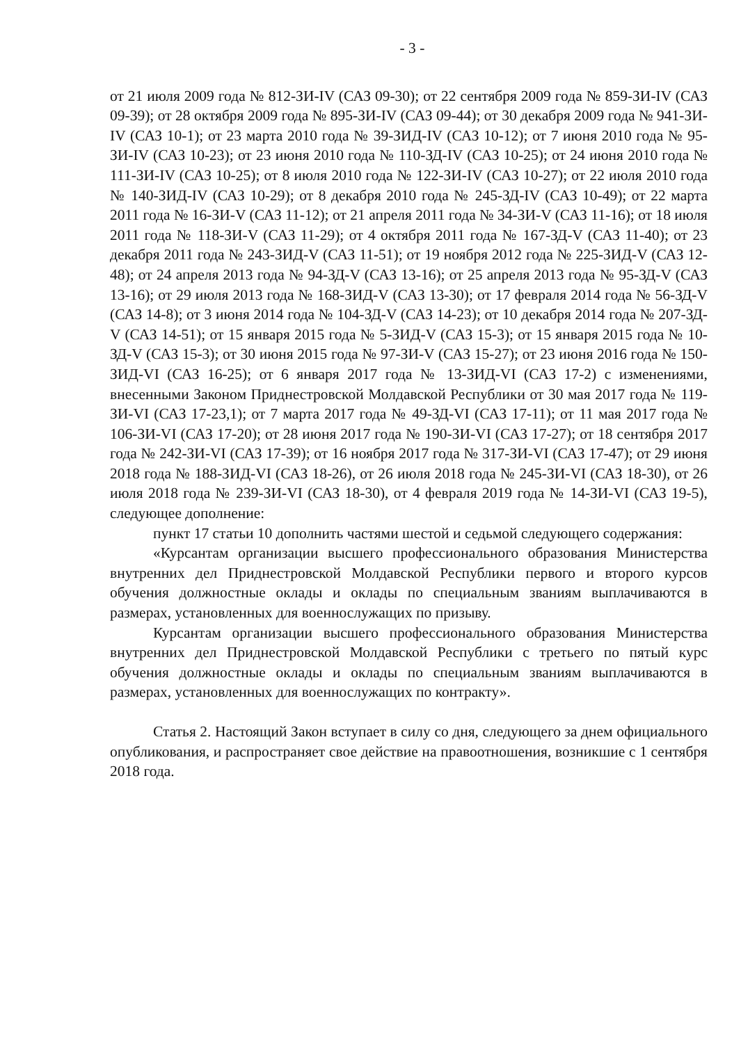- 3 -
от 21 июля 2009 года № 812-ЗИ-IV (САЗ 09-30); от 22 сентября 2009 года № 859-ЗИ-IV (САЗ 09-39); от 28 октября 2009 года № 895-ЗИ-IV (САЗ 09-44); от 30 декабря 2009 года № 941-ЗИ-IV (САЗ 10-1); от 23 марта 2010 года № 39-ЗИД-IV (САЗ 10-12); от 7 июня 2010 года № 95-ЗИ-IV (САЗ 10-23); от 23 июня 2010 года № 110-ЗД-IV (САЗ 10-25); от 24 июня 2010 года № 111-ЗИ-IV (САЗ 10-25); от 8 июля 2010 года № 122-ЗИ-IV (САЗ 10-27); от 22 июля 2010 года № 140-ЗИД-IV (САЗ 10-29); от 8 декабря 2010 года № 245-ЗД-IV (САЗ 10-49); от 22 марта 2011 года № 16-ЗИ-V (САЗ 11-12); от 21 апреля 2011 года № 34-ЗИ-V (САЗ 11-16); от 18 июля 2011 года № 118-ЗИ-V (САЗ 11-29); от 4 октября 2011 года № 167-ЗД-V (САЗ 11-40); от 23 декабря 2011 года № 243-ЗИД-V (САЗ 11-51); от 19 ноября 2012 года № 225-ЗИД-V (САЗ 12-48); от 24 апреля 2013 года № 94-ЗД-V (САЗ 13-16); от 25 апреля 2013 года № 95-ЗД-V (САЗ 13-16); от 29 июля 2013 года № 168-ЗИД-V (САЗ 13-30); от 17 февраля 2014 года № 56-ЗД-V (САЗ 14-8); от 3 июня 2014 года № 104-ЗД-V (САЗ 14-23); от 10 декабря 2014 года № 207-ЗД-V (САЗ 14-51); от 15 января 2015 года № 5-ЗИД-V (САЗ 15-3); от 15 января 2015 года № 10-ЗД-V (САЗ 15-3); от 30 июня 2015 года № 97-ЗИ-V (САЗ 15-27); от 23 июня 2016 года № 150-ЗИД-VI (САЗ 16-25); от 6 января 2017 года № 13-ЗИД-VI (САЗ 17-2) с изменениями, внесенными Законом Приднестровской Молдавской Республики от 30 мая 2017 года № 119-ЗИ-VI (САЗ 17-23,1); от 7 марта 2017 года № 49-ЗД-VI (САЗ 17-11); от 11 мая 2017 года № 106-ЗИ-VI (САЗ 17-20); от 28 июня 2017 года № 190-ЗИ-VI (САЗ 17-27); от 18 сентября 2017 года № 242-ЗИ-VI (САЗ 17-39); от 16 ноября 2017 года № 317-ЗИ-VI (САЗ 17-47); от 29 июня 2018 года № 188-ЗИД-VI (САЗ 18-26), от 26 июля 2018 года № 245-ЗИ-VI (САЗ 18-30), от 26 июля 2018 года № 239-ЗИ-VI (САЗ 18-30), от 4 февраля 2019 года № 14-ЗИ-VI (САЗ 19-5), следующее дополнение:
пункт 17 статьи 10 дополнить частями шестой и седьмой следующего содержания:
«Курсантам организации высшего профессионального образования Министерства внутренних дел Приднестровской Молдавской Республики первого и второго курсов обучения должностные оклады и оклады по специальным званиям выплачиваются в размерах, установленных для военнослужащих по призыву.
Курсантам организации высшего профессионального образования Министерства внутренних дел Приднестровской Молдавской Республики с третьего по пятый курс обучения должностные оклады и оклады по специальным званиям выплачиваются в размерах, установленных для военнослужащих по контракту».
Статья 2. Настоящий Закон вступает в силу со дня, следующего за днем официального опубликования, и распространяет свое действие на правоотношения, возникшие с 1 сентября 2018 года.